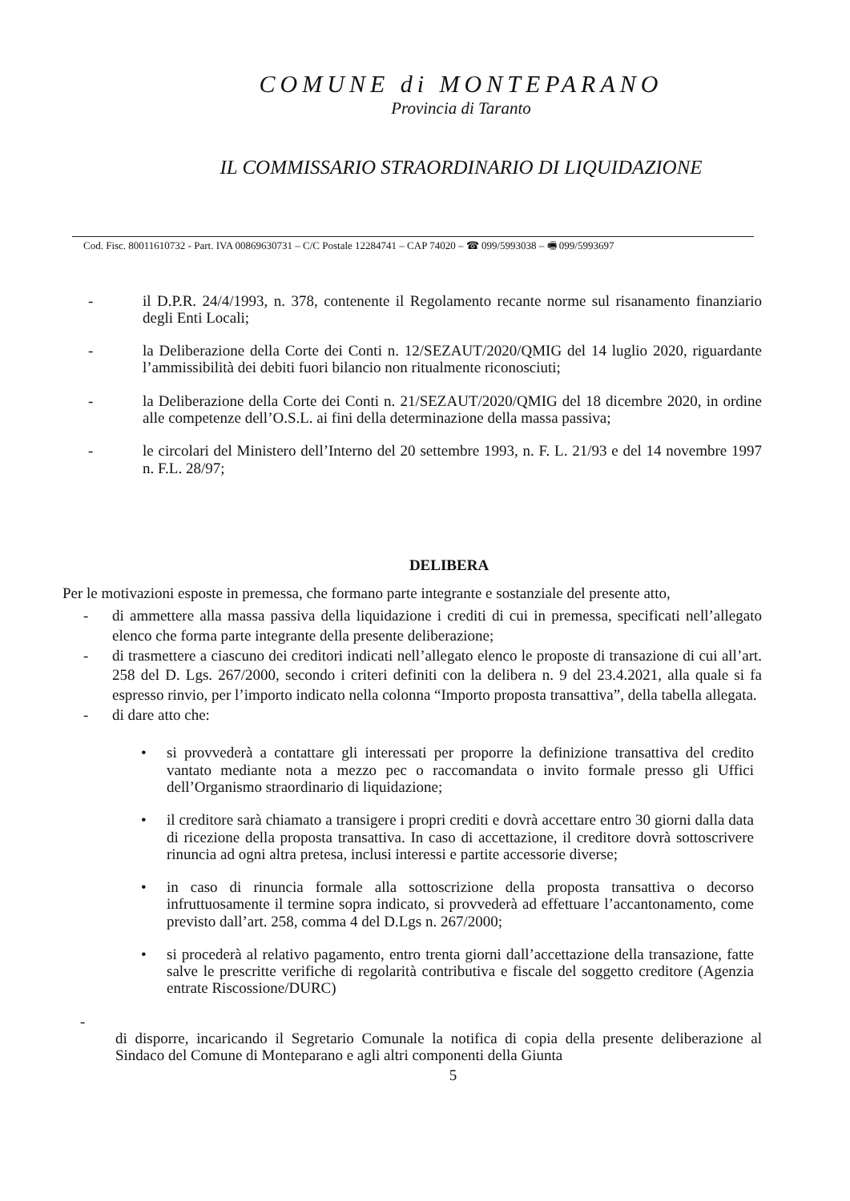COMUNE di MONTEPARANO
Provincia di Taranto
IL COMMISSARIO STRAORDINARIO DI LIQUIDAZIONE
Cod. Fisc. 80011610732 - Part. IVA 00869630731 – C/C Postale 12284741 – CAP 74020 – ☎ 099/5993038 – 🖷 099/5993697
- il D.P.R. 24/4/1993, n. 378, contenente il Regolamento recante norme sul risanamento finanziario degli Enti Locali;
- la Deliberazione della Corte dei Conti n. 12/SEZAUT/2020/QMIG del 14 luglio 2020, riguardante l’ammissibilità dei debiti fuori bilancio non ritualmente riconosciuti;
- la Deliberazione della Corte dei Conti n. 21/SEZAUT/2020/QMIG del 18 dicembre 2020, in ordine alle competenze dell’O.S.L. ai fini della determinazione della massa passiva;
- le circolari del Ministero dell’Interno del 20 settembre 1993, n. F. L. 21/93 e del 14 novembre 1997 n. F.L. 28/97;
DELIBERA
Per le motivazioni esposte in premessa, che formano parte integrante e sostanziale del presente atto,
- di ammettere alla massa passiva della liquidazione i crediti di cui in premessa, specificati nell’allegato elenco che forma parte integrante della presente deliberazione;
- di trasmettere a ciascuno dei creditori indicati nell’allegato elenco le proposte di transazione di cui all’art. 258 del D. Lgs. 267/2000, secondo i criteri definiti con la delibera n. 9 del 23.4.2021, alla quale si fa espresso rinvio, per l’importo indicato nella colonna “Importo proposta transattiva”, della tabella allegata.
- di dare atto che:
• si provvederà a contattare gli interessati per proporre la definizione transattiva del credito vantato mediante nota a mezzo pec o raccomandata o invito formale presso gli Uffici dell’Organismo straordinario di liquidazione;
• il creditore sarà chiamato a transigere i propri crediti e dovrà accettare entro 30 giorni dalla data di ricezione della proposta transattiva. In caso di accettazione, il creditore dovrà sottoscrivere rinuncia ad ogni altra pretesa, inclusi interessi e partite accessorie diverse;
• in caso di rinuncia formale alla sottoscrizione della proposta transattiva o decorso infruttuosamente il termine sopra indicato, si provvederà ad effettuare l’accantonamento, come previsto dall’art. 258, comma 4 del D.Lgs n. 267/2000;
• si procederà al relativo pagamento, entro trenta giorni dall’accettazione della transazione, fatte salve le prescritte verifiche di regolarità contributiva e fiscale del soggetto creditore (Agenzia entrate Riscossione/DURC)
-
di disporre, incaricando il Segretario Comunale la notifica di copia della presente deliberazione al Sindaco del Comune di Monteparano e agli altri componenti della Giunta
5